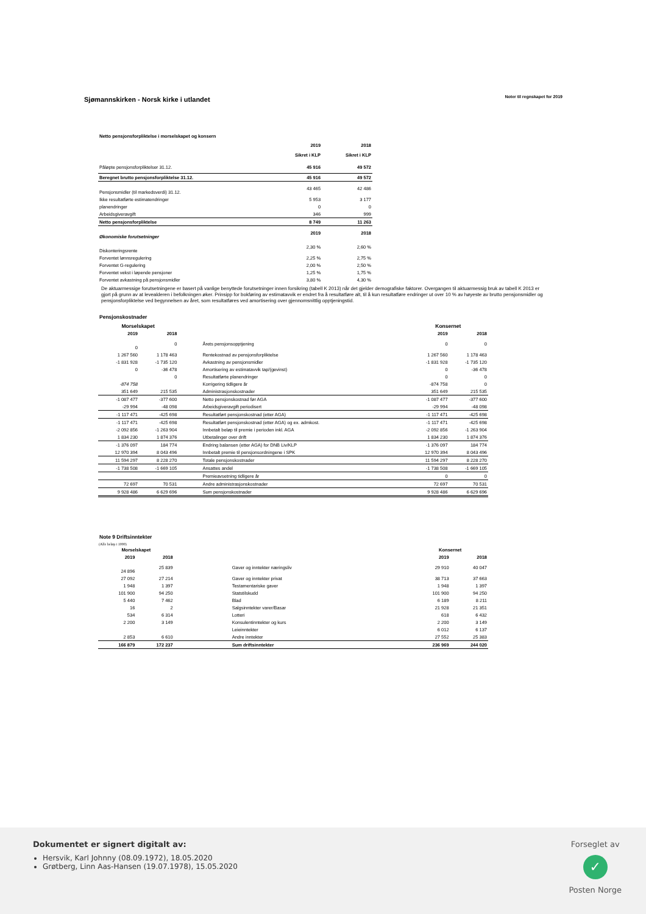Sjømannskirken - Norsk kirke i utlandet
Noter til regnskapet for 2019
Netto pensjonsforpliktelse i morselskapet og konsern
| | 2019 | 2018 |
| | Sikret i KLP | Sikret i KLP |
| Påløpte pensjonsforpliktelser 31.12. | 45 916 | 49 572 |
| Beregnet brutto pensjonsforpliktelse 31.12. | 45 916 | 49 572 |
| Pensjonsmidler (til markedsverdi) 31.12. | 43 465 | 42 486 |
| Ikke resultatførte estimatendringer | 5 953 | 3 177 |
| planendringer | 0 | 0 |
| Arbeidsgiveravgift | 346 | 999 |
| Netto pensjonsforpliktelse | 8 749 | 11 263 |
| Økonomiske forutsetninger | 2019 | 2018 |
| Diskonteringsrente | 2,30 % | 2,60 % |
| Forventet lønnsregulering | 2,25 % | 2,75 % |
| Forventet G-regulering | 2,00 % | 2,50 % |
| Forventet vekst i løpende pensjoner | 1,25 % | 1,75 % |
| Forventet avkastning på pensjonsmidler | 3,80 % | 4,30 % |
De aktuarmessige forutsetningene er basert på vanlige benyttede forutsetninger innen forsikring (tabell K 2013) når det gjelder demografiske faktorer. Overgangen til aktuarmessig bruk av tabell K 2013 er gjort på grunn av at levealderen i befolkningen øker. Prinsipp for bokføring av estimatavvik er endret fra å resultatføre alt, til å kun resultatføre endringer ut over 10 % av høyeste av brutto pensjonsmidler og pensjonsforpliktelse ved begynnelsen av året, som resultatføres ved amortisering over gjennomsnittlig opptjeningstid.
Pensjonskostnader
| Morselskapet | | | Konsernet | |
| --- | --- | --- | --- | --- |
| 2019 | 2018 | | 2019 | 2018 |
| 0 | 0 | Årets pensjonsopptjening | 0 | 0 |
| 1 267 560 | 1 178 463 | Rentekostnad av pensjonsforpliktelse | 1 267 560 | 1 178 463 |
| -1 831 928 | -1 735 120 | Avkastning av pensjonsmidler | -1 831 928 | -1 735 120 |
| 0 | -36 478 | Amortisering av estimatavvik tap/(gevinst) | 0 | -36 478 |
| | 0 | Resultatførte planendringer | 0 | 0 |
| -874 758 | | Korrigering tidligere år | -874 758 | 0 |
| 351 649 | 215 535 | Administrasjonskostnader | 351 649 | 215 535 |
| -1 087 477 | -377 600 | Netto pensjonskostnad før AGA | -1 087 477 | -377 600 |
| -29 994 | -48 098 | Arbeidsgiveravgift periodisert | -29 994 | -48 098 |
| -1 117 471 | -425 698 | Resultatført pensjonskostnad (etter AGA) | -1 117 471 | -425 698 |
| -1 117 471 | -425 698 | Resultatført pensjonskostnad (etter AGA) og ex. admkost. | -1 117 471 | -425 698 |
| -2 092 856 | -1 263 904 | Innbetalt beløp til premie i perioden inkl. AGA | -2 092 856 | -1 263 904 |
| 1 834 230 | 1 874 376 | Utbetalinger over drift | 1 834 230 | 1 874 376 |
| -1 376 097 | 184 774 | Endring balansen (etter AGA) for DNB Liv/KLP | -1 376 097 | 184 774 |
| 12 970 394 | 8 043 496 | Innbetalt premie til pensjonsordningene i SPK | 12 970 394 | 8 043 496 |
| 11 594 297 | 8 228 270 | Totale pensjonskostnader | 11 594 297 | 8 228 270 |
| -1 738 508 | -1 669 105 | Ansattes andel | -1 738 508 | -1 669 105 |
| | | Premieavsetning tidligere år | 0 | 0 |
| 72 697 | 70 531 | Andre administrasjonskostnader | 72 697 | 70 531 |
| 9 928 486 | 6 629 696 | Sum pensjonskostnader | 9 928 486 | 6 629 696 |
Note 9 Driftsinntekter
(Alle beløp i 1000)
| Morselskapet | | | Konsernet | |
| --- | --- | --- | --- | --- |
| 2019 | 2018 | | 2019 | 2018 |
| 24 896 | 25 839 | Gaver og inntekter næringsliv | 29 910 | 40 047 |
| 27 092 | 27 214 | Gaver og inntekter privat | 38 713 | 37 663 |
| 1 948 | 1 397 | Testamentariske gaver | 1 948 | 1 397 |
| 101 900 | 94 250 | Statstilskudd | 101 900 | 94 250 |
| 5 440 | 7 462 | Blad | 6 189 | 8 211 |
| 16 | 2 | Salgsinntekter varer/Basar | 21 928 | 21 351 |
| 534 | 6 314 | Lotteri | 618 | 6 432 |
| 2 200 | 3 149 | Konsulentinntekter og kurs | 2 200 | 3 149 |
| | | Leieinntekter | 6 012 | 6 137 |
| 2 853 | 6 610 | Andre inntekter | 27 552 | 25 383 |
| 166 879 | 172 237 | Sum driftsinntekter | 236 969 | 244 020 |
Dokumentet er signert digitalt av:
Hersvik, Karl Johnny (08.09.1972), 18.05.2020
Grøtberg, Linn Aas-Hansen (19.07.1978), 15.05.2020
Forseglet av
✓
Posten Norge